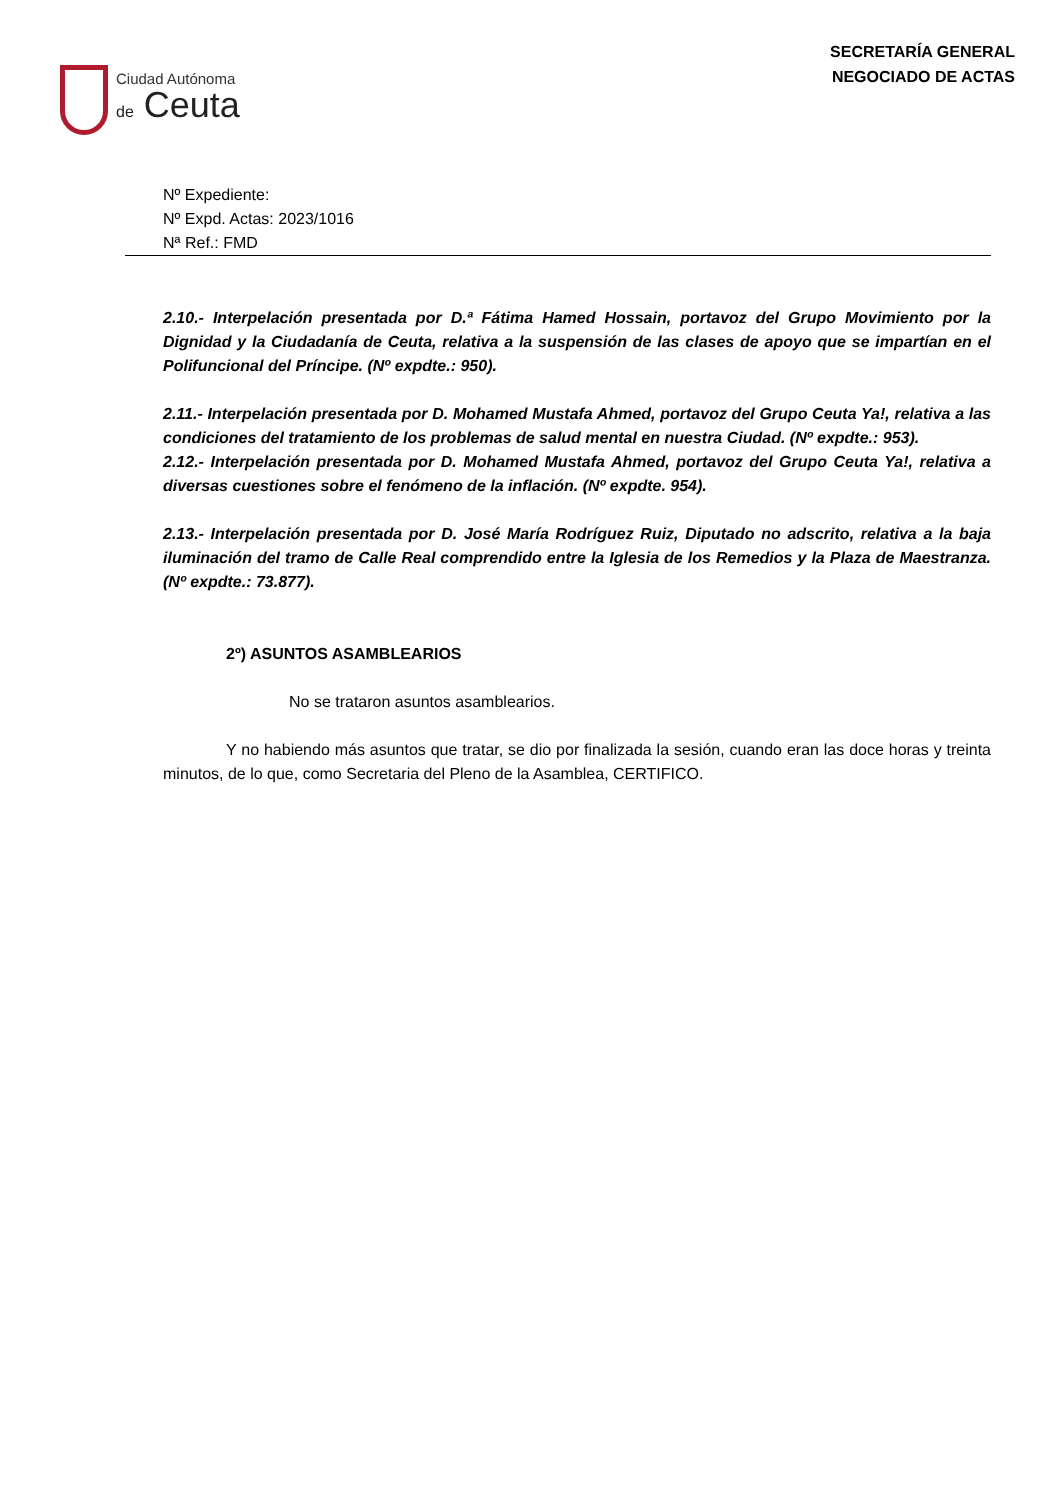Ciudad Autónoma
de Ceuta
SECRETARÍA GENERAL
NEGOCIADO DE ACTAS
Nº Expediente:
Nº Expd. Actas: 2023/1016
Nª Ref.: FMD
2.10.- Interpelación presentada por D.ª Fátima Hamed Hossain, portavoz del Grupo Movimiento por la Dignidad y la Ciudadanía de Ceuta, relativa a la suspensión de las clases de apoyo que se impartían en el Polifuncional del Príncipe. (Nº expdte.: 950).
2.11.- Interpelación presentada por D. Mohamed Mustafa Ahmed, portavoz del Grupo Ceuta Ya!, relativa a las condiciones del tratamiento de los problemas de salud mental en nuestra Ciudad. (Nº expdte.: 953).
2.12.- Interpelación presentada por D. Mohamed Mustafa Ahmed, portavoz del Grupo Ceuta Ya!, relativa a diversas cuestiones sobre el fenómeno de la inflación. (Nº expdte. 954).
2.13.- Interpelación presentada por D. José María Rodríguez Ruiz, Diputado no adscrito, relativa a la baja iluminación del tramo de Calle Real comprendido entre la Iglesia de los Remedios y la Plaza de Maestranza. (Nº expdte.: 73.877).
2º) ASUNTOS ASAMBLEARIOS
No se trataron asuntos asamblearios.
Y no habiendo más asuntos que tratar, se dio por finalizada la sesión, cuando eran las doce horas y treinta minutos, de lo que, como Secretaria del Pleno de la Asamblea, CERTIFICO.